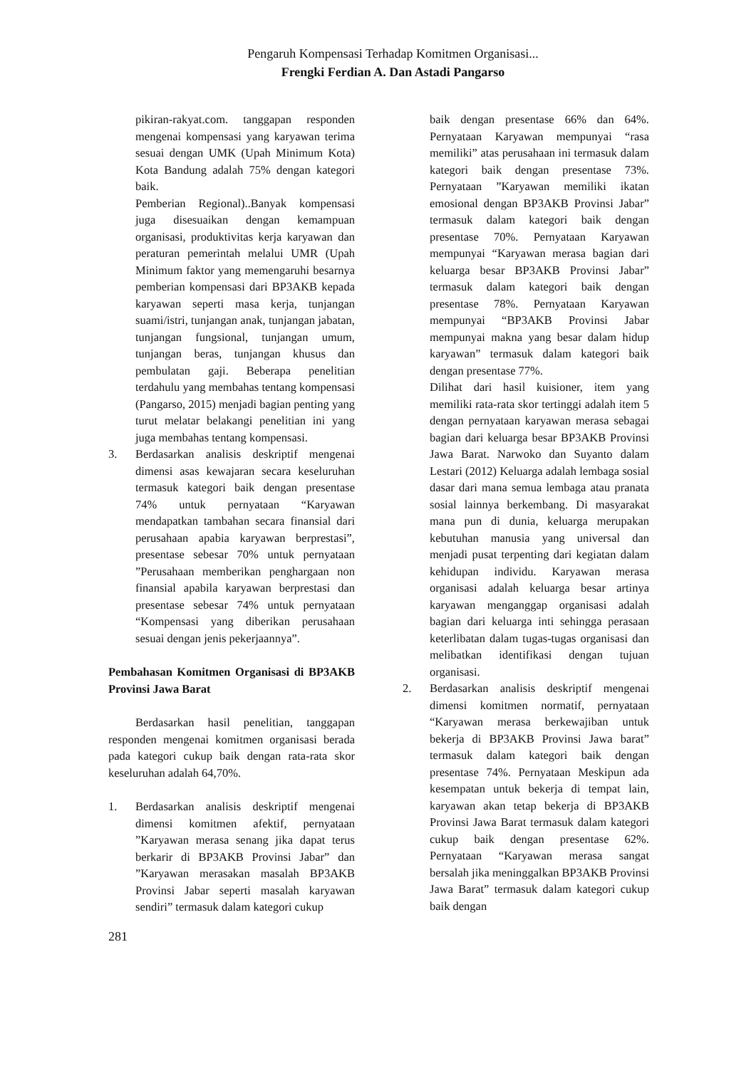Pengaruh Kompensasi Terhadap Komitmen Organisasi...
Frengki Ferdian A. Dan Astadi Pangarso
pikiran-rakyat.com. tanggapan responden mengenai kompensasi yang karyawan terima sesuai dengan UMK (Upah Minimum Kota) Kota Bandung adalah 75% dengan kategori baik.
Pemberian Regional)..Banyak kompensasi juga disesuaikan dengan kemampuan organisasi, produktivitas kerja karyawan dan peraturan pemerintah melalui UMR (Upah Minimum faktor yang memengaruhi besarnya pemberian kompensasi dari BP3AKB kepada karyawan seperti masa kerja, tunjangan suami/istri, tunjangan anak, tunjangan jabatan, tunjangan fungsional, tunjangan umum, tunjangan beras, tunjangan khusus dan pembulatan gaji. Beberapa penelitian terdahulu yang membahas tentang kompensasi (Pangarso, 2015) menjadi bagian penting yang turut melatar belakangi penelitian ini yang juga membahas tentang kompensasi.
3. Berdasarkan analisis deskriptif mengenai dimensi asas kewajaran secara keseluruhan termasuk kategori baik dengan presentase 74% untuk pernyataan “Karyawan mendapatkan tambahan secara finansial dari perusahaan apabia karyawan berprestasi”, presentase sebesar 70% untuk pernyataan ”Perusahaan memberikan penghargaan non finansial apabila karyawan berprestasi dan presentase sebesar 74% untuk pernyataan “Kompensasi yang diberikan perusahaan sesuai dengan jenis pekerjaannya”.
Pembahasan Komitmen Organisasi di BP3AKB Provinsi Jawa Barat
Berdasarkan hasil penelitian, tanggapan responden mengenai komitmen organisasi berada pada kategori cukup baik dengan rata-rata skor keseluruhan adalah 64,70%.
1. Berdasarkan analisis deskriptif mengenai dimensi komitmen afektif, pernyataan ”Karyawan merasa senang jika dapat terus berkarir di BP3AKB Provinsi Jabar” dan ”Karyawan merasakan masalah BP3AKB Provinsi Jabar seperti masalah karyawan sendiri” termasuk dalam kategori cukup
281
baik dengan presentase 66% dan 64%. Pernyataan Karyawan mempunyai “rasa memiliki” atas perusahaan ini termasuk dalam kategori baik dengan presentase 73%. Pernyataan ”Karyawan memiliki ikatan emosional dengan BP3AKB Provinsi Jabar” termasuk dalam kategori baik dengan presentase 70%. Pernyataan Karyawan mempunyai “Karyawan merasa bagian dari keluarga besar BP3AKB Provinsi Jabar” termasuk dalam kategori baik dengan presentase 78%. Pernyataan Karyawan mempunyai “BP3AKB Provinsi Jabar mempunyai makna yang besar dalam hidup karyawan” termasuk dalam kategori baik dengan presentase 77%.
Dilihat dari hasil kuisioner, item yang memiliki rata-rata skor tertinggi adalah item 5 dengan pernyataan karyawan merasa sebagai bagian dari keluarga besar BP3AKB Provinsi Jawa Barat. Narwoko dan Suyanto dalam Lestari (2012) Keluarga adalah lembaga sosial dasar dari mana semua lembaga atau pranata sosial lainnya berkembang. Di masyarakat mana pun di dunia, keluarga merupakan kebutuhan manusia yang universal dan menjadi pusat terpenting dari kegiatan dalam kehidupan individu. Karyawan merasa organisasi adalah keluarga besar artinya karyawan menganggap organisasi adalah bagian dari keluarga inti sehingga perasaan keterlibatan dalam tugas-tugas organisasi dan melibatkan identifikasi dengan tujuan organisasi.
2. Berdasarkan analisis deskriptif mengenai dimensi komitmen normatif, pernyataan “Karyawan merasa berkewajiban untuk bekerja di BP3AKB Provinsi Jawa barat” termasuk dalam kategori baik dengan presentase 74%. Pernyataan Meskipun ada kesempatan untuk bekerja di tempat lain, karyawan akan tetap bekerja di BP3AKB Provinsi Jawa Barat termasuk dalam kategori cukup baik dengan presentase 62%. Pernyataan “Karyawan merasa sangat bersalah jika meninggalkan BP3AKB Provinsi Jawa Barat” termasuk dalam kategori cukup baik dengan